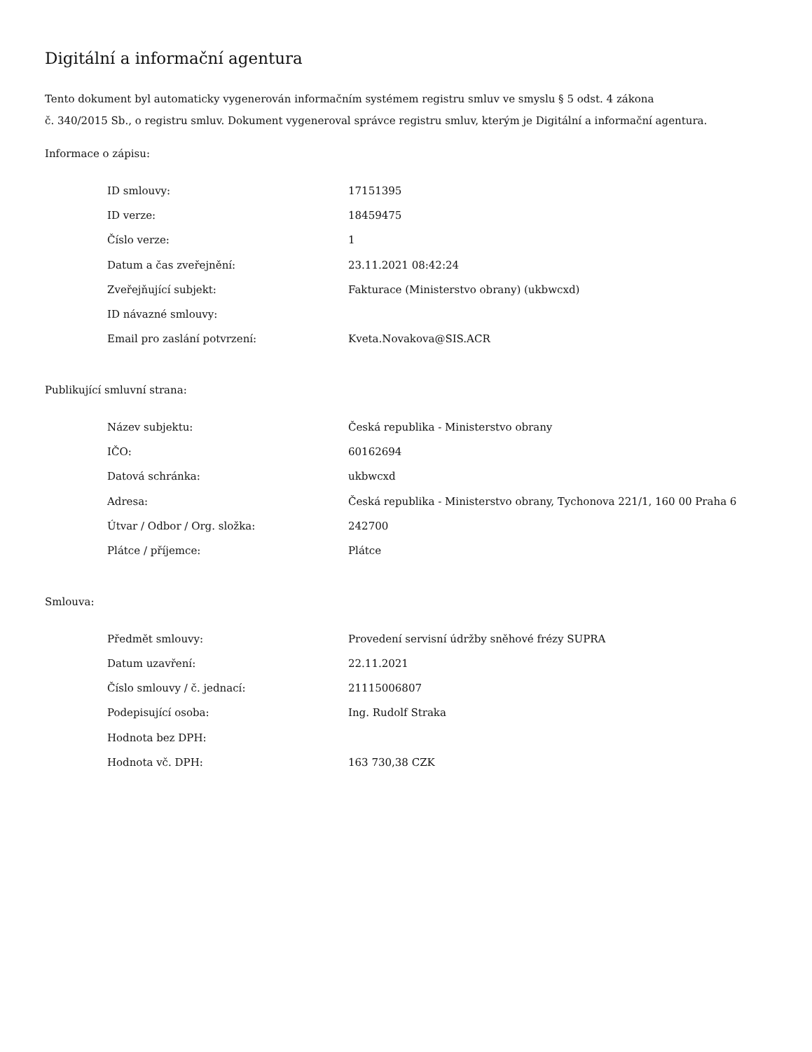Digitální a informační agentura
Tento dokument byl automaticky vygenerován informačním systémem registru smluv ve smyslu § 5 odst. 4 zákona
č. 340/2015 Sb., o registru smluv. Dokument vygeneroval správce registru smluv, kterým je Digitální a informační agentura.
Informace o zápisu:
| ID smlouvy: | 17151395 |
| ID verze: | 18459475 |
| Číslo verze: | 1 |
| Datum a čas zveřejnění: | 23.11.2021 08:42:24 |
| Zveřejňující subjekt: | Fakturace (Ministerstvo obrany) (ukbwcxd) |
| ID návazné smlouvy: | |
| Email pro zaslání potvrzení: | Kveta.Novakova@SIS.ACR |
Publikující smluvní strana:
| Název subjektu: | Česká republika - Ministerstvo obrany |
| IČO: | 60162694 |
| Datová schránka: | ukbwcxd |
| Adresa: | Česká republika - Ministerstvo obrany, Tychonova 221/1, 160 00 Praha 6 |
| Útvar / Odbor / Org. složka: | 242700 |
| Plátce / příjemce: | Plátce |
Smlouva:
| Předmět smlouvy: | Provedení servisní údržby sněhové frézy SUPRA |
| Datum uzavření: | 22.11.2021 |
| Číslo smlouvy / č. jednací: | 21115006807 |
| Podepisující osoba: | Ing. Rudolf Straka |
| Hodnota bez DPH: | |
| Hodnota vč. DPH: | 163 730,38 CZK |